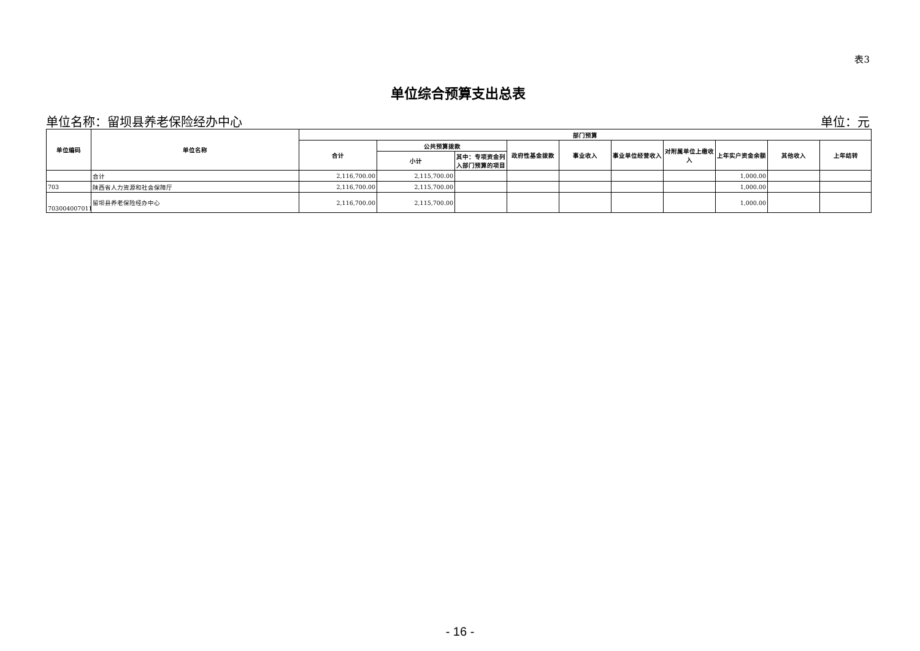表3
单位综合预算支出总表
单位名称：留坝县养老保险经办中心 单位：元
| 单位编码 | 单位名称 | 部门预算 | | | | | | | | | |
| --- | --- | --- | --- | --- | --- | --- | --- | --- | --- | --- | --- |
| | | 合计 | 公共预算拨款 | | 政府性基金拨款 | 事业收入 | 事业单位经营收入 | 对附属单位上缴收入 | 上年实户资金余额 | 其他收入 | 上年结转 |
| | | | 小计 | 其中：专项资金列入部门预算的项目 | | | | | | | |
| | 合计 | 2,116,700.00 | 2,115,700.00 | | | | | | 1,000.00 | | |
| 703 | 陕西省人力资源和社会保障厅 | 2,116,700.00 | 2,115,700.00 | | | | | | 1,000.00 | | |
| 703004007011 | 留坝县养老保险经办中心 | 2,116,700.00 | 2,115,700.00 | | | | | | 1,000.00 | | |
- 16 -